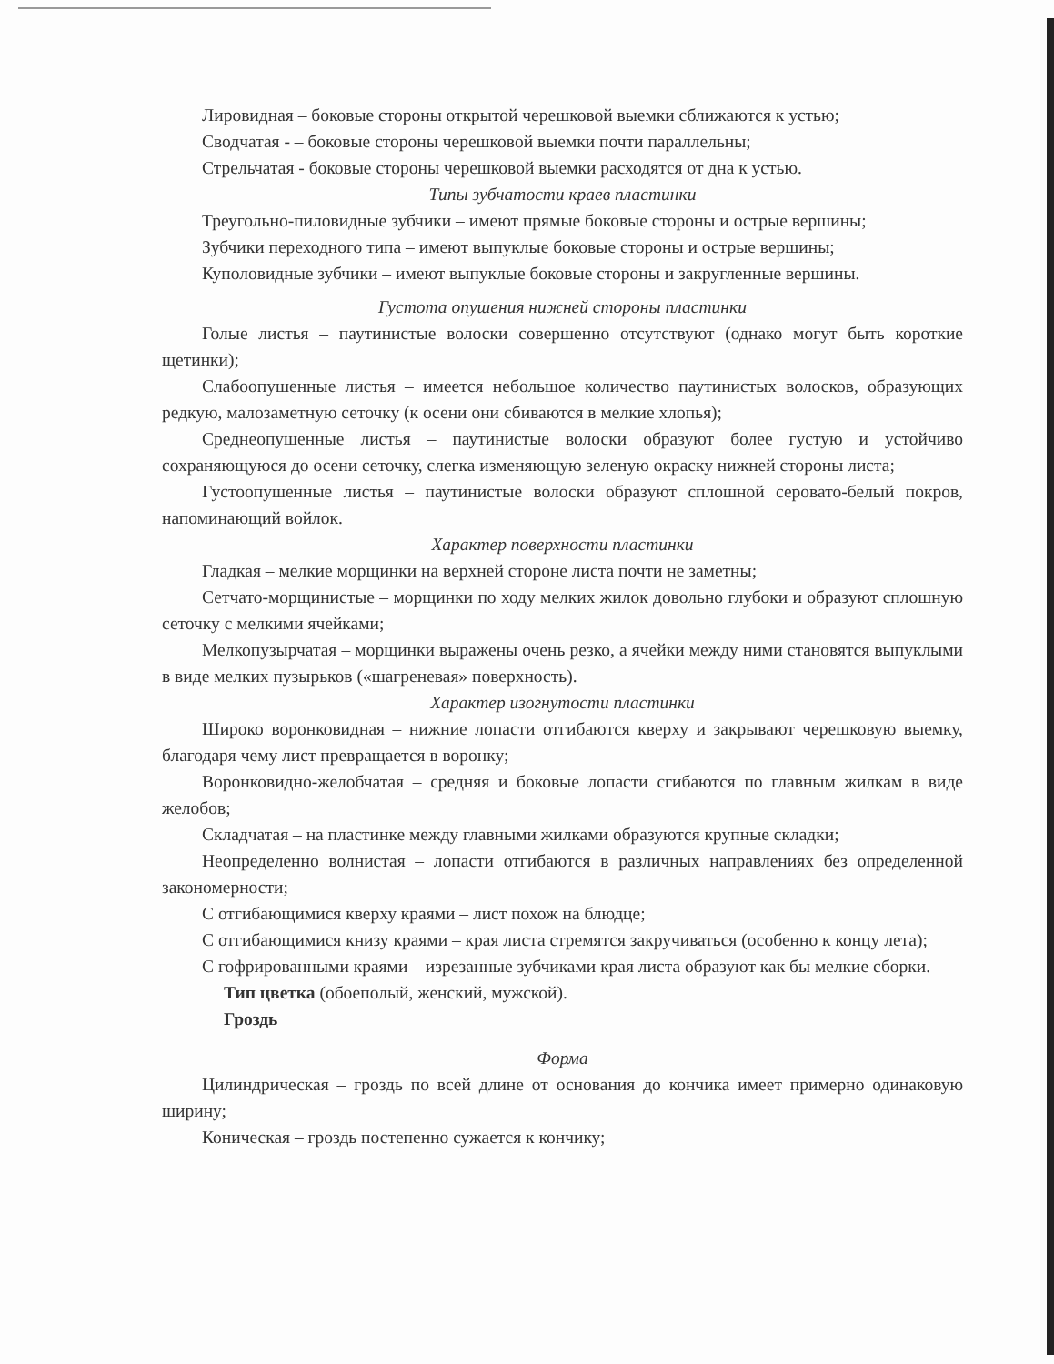Лировидная – боковые стороны открытой черешковой выемки сближаются к устью;
Сводчатая - – боковые стороны черешковой выемки почти параллельны;
Стрельчатая - боковые стороны черешковой выемки расходятся от дна к устью.
Типы зубчатости краев пластинки
Треугольно-пиловидные зубчики – имеют прямые боковые стороны и острые вершины;
Зубчики переходного типа – имеют выпуклые боковые стороны и острые вершины;
Куполовидные зубчики – имеют выпуклые боковые стороны и закругленные вершины.
Густота опушения нижней стороны пластинки
Голые листья – паутинистые волоски совершенно отсутствуют (однако могут быть короткие щетинки);
Слабоопушенные листья – имеется небольшое количество паутинистых волосков, образующих редкую, малозаметную сеточку (к осени они сбиваются в мелкие хлопья);
Среднеопушенные листья – паутинистые волоски образуют более густую и устойчиво сохраняющуюся до осени сеточку, слегка изменяющую зеленую окраску нижней стороны листа;
Густоопушенные листья – паутинистые волоски образуют сплошной серовато-белый покров, напоминающий войлок.
Характер поверхности пластинки
Гладкая – мелкие морщинки на верхней стороне листа почти не заметны;
Сетчато-морщинистые – морщинки по ходу мелких жилок довольно глубоки и образуют сплошную сеточку с мелкими ячейками;
Мелкопузырчатая – морщинки выражены очень резко, а ячейки между ними становятся выпуклыми в виде мелких пузырьков («шагреневая» поверхность).
Характер изогнутости пластинки
Широко воронковидная – нижние лопасти отгибаются кверху и закрывают черешковую выемку, благодаря чему лист превращается в воронку;
Воронковидно-желобчатая – средняя и боковые лопасти сгибаются по главным жилкам в виде желобов;
Складчатая – на пластинке между главными жилками образуются крупные складки;
Неопределенно волнистая – лопасти отгибаются в различных направлениях без определенной закономерности;
С отгибающимися кверху краями – лист похож на блюдце;
С отгибающимися книзу краями – края листа стремятся закручиваться (особенно к концу лета);
С гофрированными краями – изрезанные зубчиками края листа образуют как бы мелкие сборки.
Тип цветка (обоеполый, женский, мужской).
Гроздь
Форма
Цилиндрическая – гроздь по всей длине от основания до кончика имеет примерно одинаковую ширину;
Коническая – гроздь постепенно сужается к кончику;